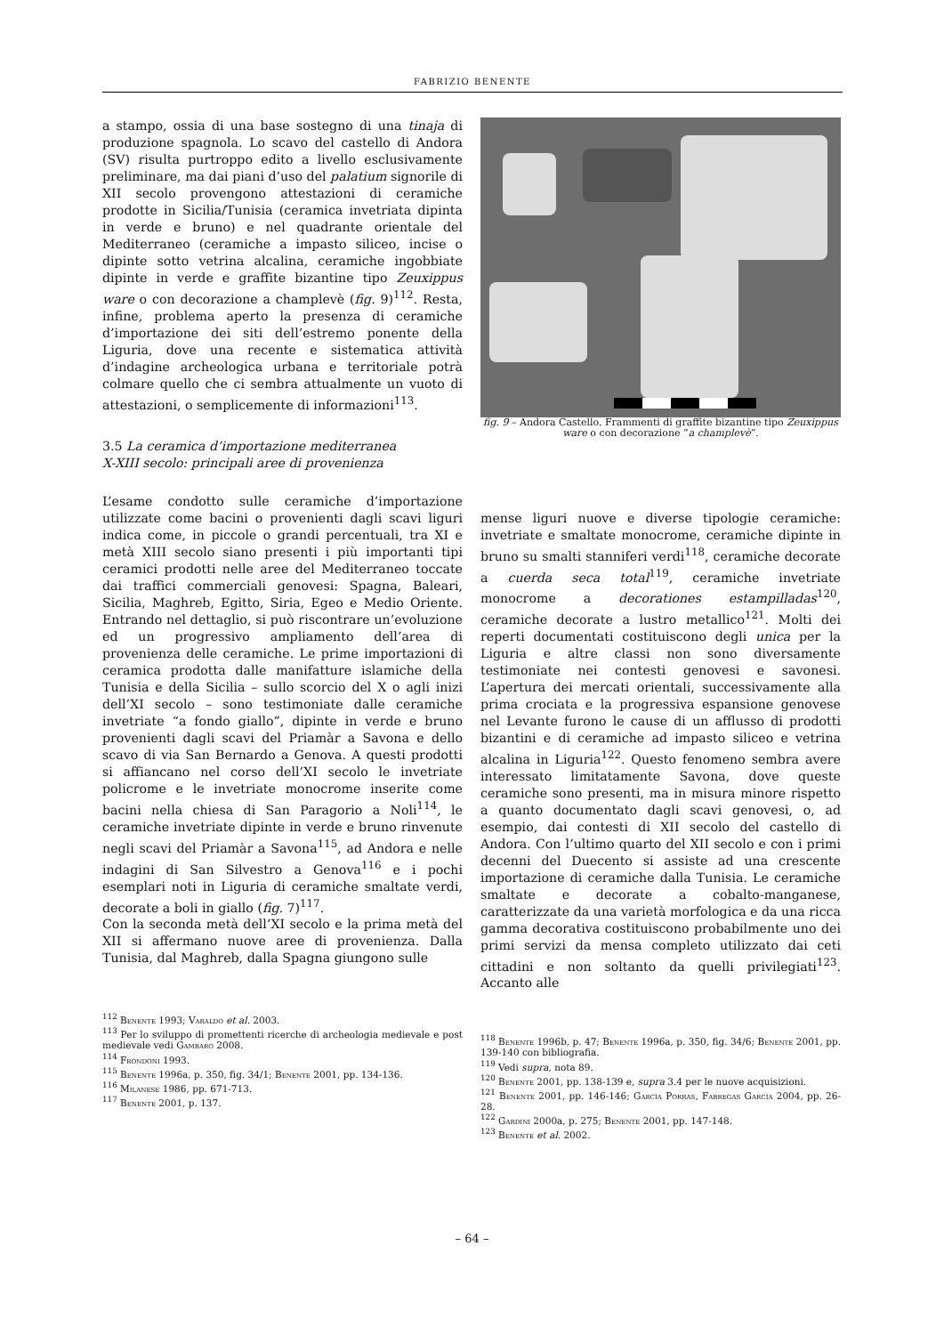FABRIZIO BENENTE
a stampo, ossia di una base sostegno di una tinaja di produzione spagnola. Lo scavo del castello di Andora (SV) risulta purtroppo edito a livello esclusivamente preliminare, ma dai piani d’uso del palatium signorile di XII secolo provengono attestazioni di ceramiche prodotte in Sicilia/Tunisia (ceramica invetriata dipinta in verde e bruno) e nel quadrante orientale del Mediterraneo (ceramiche a impasto siliceo, incise o dipinte sotto vetrina alcalina, ceramiche ingobbiate dipinte in verde e graffite bizantine tipo Zeuxippus ware o con decorazione a champlevè (fig. 9)<sup>112</sup>. Resta, infine, problema aperto la presenza di ceramiche d’importazione dei siti dell’estremo ponente della Liguria, dove una recente e sistematica attività d’indagine archeologica urbana e territoriale potrà colmare quello che ci sembra attualmente un vuoto di attestazioni, o semplicemente di informazioni<sup>113</sup>.
3.5 La ceramica d’importazione mediterranea
X-XIII secolo: principali aree di provenienza
L’esame condotto sulle ceramiche d’importazione utilizzate come bacini o provenienti dagli scavi liguri indica come, in piccole o grandi percentuali, tra XI e metà XIII secolo siano presenti i più importanti tipi ceramici prodotti nelle aree del Mediterraneo toccate dai traffici commerciali genovesi: Spagna, Baleari, Sicilia, Maghreb, Egitto, Siria, Egeo e Medio Oriente. Entrando nel dettaglio, si può riscontrare un’evoluzione ed un progressivo ampliamento dell’area di provenienza delle ceramiche. Le prime importazioni di ceramica prodotta dalle manifatture islamiche della Tunisia e della Sicilia – sullo scorcio del X o agli inizi dell’XI secolo – sono testimoniate dalle ceramiche invetriate “a fondo giallo”, dipinte in verde e bruno provenienti dagli scavi del Priamàr a Savona e dello scavo di via San Bernardo a Genova. A questi prodotti si affiancano nel corso dell’XI secolo le invetriate policrome e le invetriate monocrome inserite come bacini nella chiesa di San Paragorio a Noli<sup>114</sup>, le ceramiche invetriate dipinte in verde e bruno rinvenute negli scavi del Priamàr a Savona<sup>115</sup>, ad Andora e nelle indagini di San Silvestro a Genova<sup>116</sup> e i pochi esemplari noti in Liguria di ceramiche smaltate verdi, decorate a boli in giallo (fig. 7)<sup>117</sup>.
Con la seconda metà dell’XI secolo e la prima metà del XII si affermano nuove aree di provenienza. Dalla Tunisia, dal Maghreb, dalla Spagna giungono sulle
<sup>112</sup> Benente 1993; Varaldo et al. 2003.
<sup>113</sup> Per lo sviluppo di promettenti ricerche di archeologia medievale e post medievale vedi Gambaro 2008.
<sup>114</sup> Frondoni 1993.
<sup>115</sup> Benente 1996a, p. 350, fig. 34/1; Benente 2001, pp. 134-136.
<sup>116</sup> Milanese 1986, pp. 671-713.
<sup>117</sup> Benente 2001, p. 137.
fig. 9 – Andora Castello. Frammenti di graffite bizantine tipo Zeuxippus ware o con decorazione “a champlevè”.
mense liguri nuove e diverse tipologie ceramiche: invetriate e smaltate monocrome, ceramiche dipinte in bruno su smalti stanniferi verdi<sup>118</sup>, ceramiche decorate a cuerda seca total<sup>119</sup>, ceramiche invetriate monocrome a decorationes estampilladas<sup>120</sup>, ceramiche decorate a lustro metallico<sup>121</sup>. Molti dei reperti documentati costituiscono degli unica per la Liguria e altre classi non sono diversamente testimoniate nei contesti genovesi e savonesi. L’apertura dei mercati orientali, successivamente alla prima crociata e la progressiva espansione genovese nel Levante furono le cause di un afflusso di prodotti bizantini e di ceramiche ad impasto siliceo e vetrina alcalina in Liguria<sup>122</sup>. Questo fenomeno sembra avere interessato limitatamente Savona, dove queste ceramiche sono presenti, ma in misura minore rispetto a quanto documentato dagli scavi genovesi, o, ad esempio, dai contesti di XII secolo del castello di Andora. Con l’ultimo quarto del XII secolo e con i primi decenni del Duecento si assiste ad una crescente importazione di ceramiche dalla Tunisia. Le ceramiche smaltate e decorate a cobalto-manganese, caratterizzate da una varietà morfologica e da una ricca gamma decorativa costituiscono probabilmente uno dei primi servizi da mensa completo utilizzato dai ceti cittadini e non soltanto da quelli privilegiati<sup>123</sup>. Accanto alle
<sup>118</sup> Benente 1996b, p. 47; Benente 1996a, p. 350, fig. 34/6; Benente 2001, pp. 139-140 con bibliografia.
<sup>119</sup> Vedi supra, nota 89.
<sup>120</sup> Benente 2001, pp. 138-139 e, supra 3.4 per le nuove acquisizioni.
<sup>121</sup> Benente 2001, pp. 146-146; Garcìa Porras, Fabregas Garcìa 2004, pp. 26-28.
<sup>122</sup> Gardini 2000a, p. 275; Benente 2001, pp. 147-148.
<sup>123</sup> Benente et al. 2002.
– 64 –